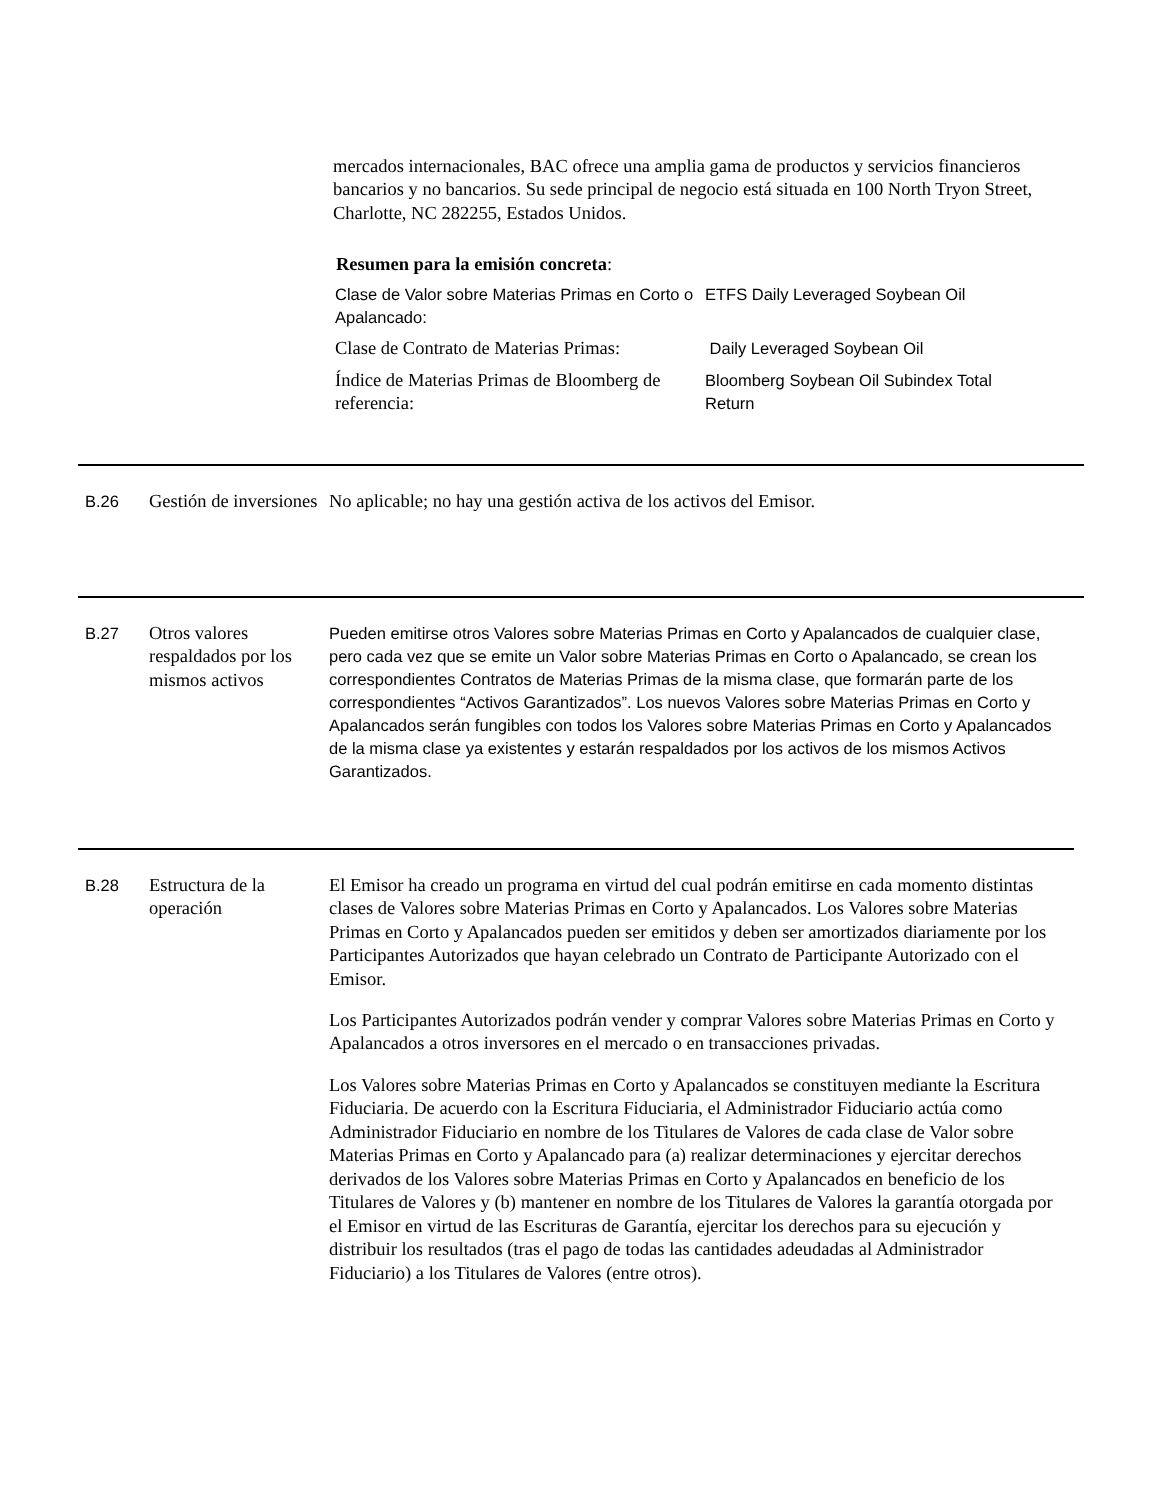mercados internacionales, BAC ofrece una amplia gama de productos y servicios financieros bancarios y no bancarios. Su sede principal de negocio está situada en 100 North Tryon Street, Charlotte, NC 282255, Estados Unidos.
Resumen para la emisión concreta:
| Clase de Valor sobre Materias Primas en Corto o Apalancado: | ETFS Daily Leveraged Soybean Oil |
| Clase de Contrato de Materias Primas: | Daily Leveraged Soybean Oil |
| Índice de Materias Primas de Bloomberg de referencia: | Bloomberg Soybean Oil Subindex Total Return |
B.26
Gestión de inversiones
No aplicable; no hay una gestión activa de los activos del Emisor.
B.27
Otros valores respaldados por los mismos activos
Pueden emitirse otros Valores sobre Materias Primas en Corto y Apalancados de cualquier clase, pero cada vez que se emite un Valor sobre Materias Primas en Corto o Apalancado, se crean los correspondientes Contratos de Materias Primas de la misma clase, que formarán parte de los correspondientes “Activos Garantizados”. Los nuevos Valores sobre Materias Primas en Corto y Apalancados serán fungibles con todos los Valores sobre Materias Primas en Corto y Apalancados de la misma clase ya existentes y estarán respaldados por los activos de los mismos Activos Garantizados.
B.28
Estructura de la operación
El Emisor ha creado un programa en virtud del cual podrán emitirse en cada momento distintas clases de Valores sobre Materias Primas en Corto y Apalancados. Los Valores sobre Materias Primas en Corto y Apalancados pueden ser emitidos y deben ser amortizados diariamente por los Participantes Autorizados que hayan celebrado un Contrato de Participante Autorizado con el Emisor.
Los Participantes Autorizados podrán vender y comprar Valores sobre Materias Primas en Corto y Apalancados a otros inversores en el mercado o en transacciones privadas.
Los Valores sobre Materias Primas en Corto y Apalancados se constituyen mediante la Escritura Fiduciaria. De acuerdo con la Escritura Fiduciaria, el Administrador Fiduciario actúa como Administrador Fiduciario en nombre de los Titulares de Valores de cada clase de Valor sobre Materias Primas en Corto y Apalancado para (a) realizar determinaciones y ejercitar derechos derivados de los Valores sobre Materias Primas en Corto y Apalancados en beneficio de los Titulares de Valores y (b) mantener en nombre de los Titulares de Valores la garantía otorgada por el Emisor en virtud de las Escrituras de Garantía, ejercitar los derechos para su ejecución y distribuir los resultados (tras el pago de todas las cantidades adeudadas al Administrador Fiduciario) a los Titulares de Valores (entre otros).